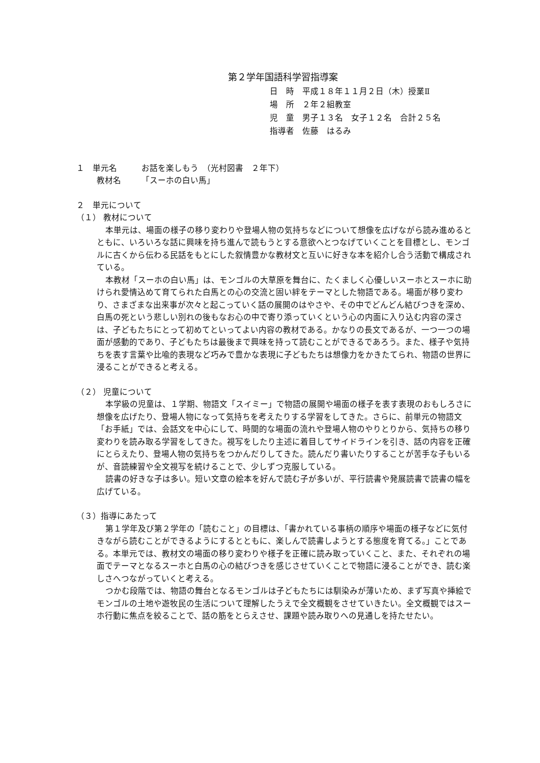第２学年国語科学習指導案
日　時　平成１８年１１月２日（木）授業Ⅱ
場　所　２年２組教室
児　童　男子１３名　女子１２名　合計２５名
指導者　佐藤　はるみ
１　単元名　　　お話を楽しもう　（光村図書　２年下）
教材名　　　「スーホの白い馬」
２　単元について
（１） 教材について
本単元は、場面の様子の移り変わりや登場人物の気持ちなどについて想像を広げながら読み進めるとともに、いろいろな話に興味を持ち進んで読もうとする意欲へとつなげていくことを目標とし、モンゴルに古くから伝わる民話をもとにした叙情豊かな教材文と互いに好きな本を紹介し合う活動で構成されている。
本教材「スーホの白い馬」は、モンゴルの大草原を舞台に、たくましく心優しいスーホとスーホに助けられ愛情込めて育てられた白馬との心の交流と固い絆をテーマとした物語である。場面が移り変わり、さまざまな出来事が次々と起こっていく話の展開のはやさや、その中でどんどん結びつきを深め、白馬の死という悲しい別れの後もなお心の中で寄り添っていくという心の内面に入り込む内容の深さは、子どもたちにとって初めてといってよい内容の教材である。かなりの長文であるが、一つ一つの場面が感動的であり、子どもたちは最後まで興味を持って読むことができるであろう。また、様子や気持ちを表す言葉や比喩的表現など巧みで豊かな表現に子どもたちは想像力をかきたてられ、物語の世界に浸ることができると考える。
（２） 児童について
本学級の児童は、１学期、物語文「スイミー」で物語の展開や場面の様子を表す表現のおもしろさに想像を広げたり、登場人物になって気持ちを考えたりする学習をしてきた。さらに、前単元の物語文「お手紙」では、会話文を中心にして、時間的な場面の流れや登場人物のやりとりから、気持ちの移り変わりを読み取る学習をしてきた。視写をしたり主述に着目してサイドラインを引き、話の内容を正確にとらえたり、登場人物の気持ちをつかんだりしてきた。読んだり書いたりすることが苦手な子もいるが、音読練習や全文視写を続けることで、少しずつ克服している。
読書の好きな子は多い。短い文章の絵本を好んで読む子が多いが、平行読書や発展読書で読書の幅を広げている。
（３）指導にあたって
第１学年及び第２学年の「読むこと」の目標は、「書かれている事柄の順序や場面の様子などに気付きながら読むことができるようにするとともに、楽しんで読書しようとする態度を育てる。」ことである。本単元では、教材文の場面の移り変わりや様子を正確に読み取っていくこと、また、それぞれの場面でテーマとなるスーホと白馬の心の結びつきを感じさせていくことで物語に浸ることができ、読む楽しさへつながっていくと考える。
つかむ段階では、物語の舞台となるモンゴルは子どもたちには馴染みが薄いため、まず写真や挿絵でモンゴルの土地や遊牧民の生活について理解したうえで全文概観をさせていきたい。全文概観ではスーホ行動に焦点を絞ることで、話の筋をとらえさせ、課題や読み取りへの見通しを持たせたい。